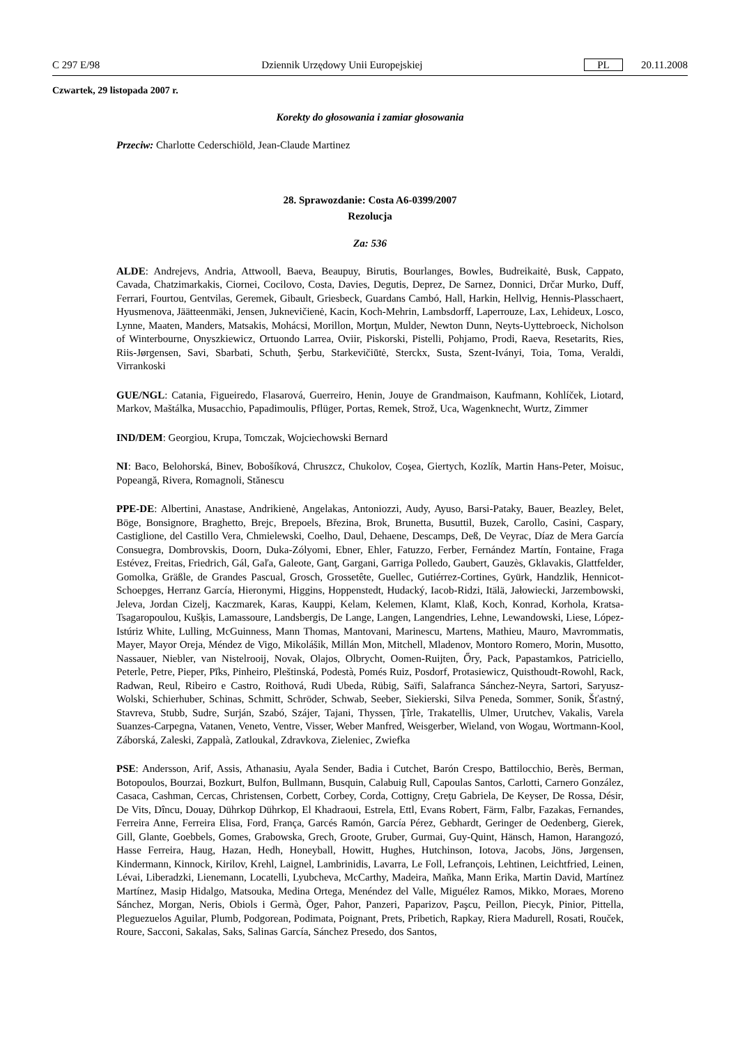C 297 E/98 Dziennik Urzędowy Unii Europejskiej PL 20.11.2008
Czwartek, 29 listopada 2007 r.
Korekty do głosowania i zamiar głosowania
Przeciw: Charlotte Cederschiöld, Jean-Claude Martinez
28. Sprawozdanie: Costa A6-0399/2007
Rezolucja
Za: 536
ALDE: Andrejevs, Andria, Attwooll, Baeva, Beaupuy, Birutis, Bourlanges, Bowles, Budreikaitė, Busk, Cappato, Cavada, Chatzimarkakis, Ciornei, Cocilovo, Costa, Davies, Degutis, Deprez, De Sarnez, Donnici, Drčar Murko, Duff, Ferrari, Fourtou, Gentvilas, Geremek, Gibault, Griesbeck, Guardans Cambó, Hall, Harkin, Hellvig, Hennis-Plasschaert, Hyusmenova, Jäätteenmäki, Jensen, Juknevičienė, Kacin, Koch-Mehrin, Lambsdorff, Laperrouze, Lax, Lehideux, Losco, Lynne, Maaten, Manders, Matsakis, Mohácsi, Morillon, Morţun, Mulder, Newton Dunn, Neyts-Uyttebroeck, Nicholson of Winterbourne, Onyszkiewicz, Ortuondo Larrea, Oviir, Piskorski, Pistelli, Pohjamo, Prodi, Raeva, Resetarits, Ries, Riis-Jørgensen, Savi, Sbarbati, Schuth, Şerbu, Starkevičiūtė, Sterckx, Susta, Szent-Iványi, Toia, Toma, Veraldi, Virrankoski
GUE/NGL: Catania, Figueiredo, Flasarová, Guerreiro, Henin, Jouye de Grandmaison, Kaufmann, Kohlíček, Liotard, Markov, Maštálka, Musacchio, Papadimoulis, Pflüger, Portas, Remek, Strož, Uca, Wagenknecht, Wurtz, Zimmer
IND/DEM: Georgiou, Krupa, Tomczak, Wojciechowski Bernard
NI: Baco, Belohorská, Binev, Bobošíková, Chruszcz, Chukolov, Coşea, Giertych, Kozlík, Martin Hans-Peter, Moisuc, Popeangă, Rivera, Romagnoli, Stănescu
PPE-DE: Albertini, Anastase, Andrikienė, Angelakas, Antoniozzi, Audy, Ayuso, Barsi-Pataky, Bauer, Beazley, Belet, Böge, Bonsignore, Braghetto, Brejc, Brepoels, Březina, Brok, Brunetta, Busuttil, Buzek, Carollo, Casini, Caspary, Castiglione, del Castillo Vera, Chmielewski, Coelho, Daul, Dehaene, Descamps, Deß, De Veyrac, Díaz de Mera García Consuegra, Dombrovskis, Doorn, Duka-Zólyomi, Ebner, Ehler, Fatuzzo, Ferber, Fernández Martín, Fontaine, Fraga Estévez, Freitas, Friedrich, Gál, Gaľa, Galeote, Ganţ, Gargani, Garriga Polledo, Gaubert, Gauzès, Gklavakis, Glattfelder, Gomolka, Gräßle, de Grandes Pascual, Grosch, Grossetête, Guellec, Gutiérrez-Cortines, Gyürk, Handzlik, Hennicot-Schoepges, Herranz García, Hieronymi, Higgins, Hoppenstedt, Hudacký, Iacob-Ridzi, Itälä, Jałowiecki, Jarzembowski, Jeleva, Jordan Cizelj, Kaczmarek, Karas, Kauppi, Kelam, Kelemen, Klamt, Klaß, Koch, Konrad, Korhola, Kratsa-Tsagaropoulou, Kušķis, Lamassoure, Landsbergis, De Lange, Langen, Langendries, Lehne, Lewandowski, Liese, López-Istúriz White, Lulling, McGuinness, Mann Thomas, Mantovani, Marinescu, Martens, Mathieu, Mauro, Mavrommatis, Mayer, Mayor Oreja, Méndez de Vigo, Mikolášik, Millán Mon, Mitchell, Mladenov, Montoro Romero, Morin, Musotto, Nassauer, Niebler, van Nistelrooij, Novak, Olajos, Olbrycht, Oomen-Ruijten, Őry, Pack, Papastamkos, Patriciello, Peterle, Petre, Pieper, Pīks, Pinheiro, Pleštinská, Podestà, Pomés Ruiz, Posdorf, Protasiewicz, Quisthoudt-Rowohl, Rack, Radwan, Reul, Ribeiro e Castro, Roithová, Rudi Ubeda, Rübig, Saïfi, Salafranca Sánchez-Neyra, Sartori, Saryusz-Wolski, Schierhuber, Schinas, Schmitt, Schröder, Schwab, Seeber, Siekierski, Silva Peneda, Sommer, Sonik, Šťastný, Stavreva, Stubb, Sudre, Surján, Szabó, Szájer, Tajani, Thyssen, Ţîrle, Trakatellis, Ulmer, Urutchev, Vakalis, Varela Suanzes-Carpegna, Vatanen, Veneto, Ventre, Visser, Weber Manfred, Weisgerber, Wieland, von Wogau, Wortmann-Kool, Záborská, Zaleski, Zappalà, Zatloukal, Zdravkova, Zieleniec, Zwiefka
PSE: Andersson, Arif, Assis, Athanasiu, Ayala Sender, Badia i Cutchet, Barón Crespo, Battilocchio, Berès, Berman, Botopoulos, Bourzai, Bozkurt, Bulfon, Bullmann, Busquin, Calabuig Rull, Capoulas Santos, Carlotti, Carnero González, Casaca, Cashman, Cercas, Christensen, Corbett, Corbey, Corda, Cottigny, Creţu Gabriela, De Keyser, De Rossa, Désir, De Vits, Dîncu, Douay, Dührkop Dührkop, El Khadraoui, Estrela, Ettl, Evans Robert, Färm, Falbr, Fazakas, Fernandes, Ferreira Anne, Ferreira Elisa, Ford, França, Garcés Ramón, García Pérez, Gebhardt, Geringer de Oedenberg, Gierek, Gill, Glante, Goebbels, Gomes, Grabowska, Grech, Groote, Gruber, Gurmai, Guy-Quint, Hänsch, Hamon, Harangozó, Hasse Ferreira, Haug, Hazan, Hedh, Honeyball, Howitt, Hughes, Hutchinson, Iotova, Jacobs, Jöns, Jørgensen, Kindermann, Kinnock, Kirilov, Krehl, Laignel, Lambrinidis, Lavarra, Le Foll, Lefrançois, Lehtinen, Leichtfried, Leinen, Lévai, Liberadzki, Lienemann, Locatelli, Lyubcheva, McCarthy, Madeira, Maňka, Mann Erika, Martin David, Martínez Martínez, Masip Hidalgo, Matsouka, Medina Ortega, Menéndez del Valle, Miguélez Ramos, Mikko, Moraes, Moreno Sánchez, Morgan, Neris, Obiols i Germà, Öger, Pahor, Panzeri, Paparizov, Paşcu, Peillon, Piecyk, Pinior, Pittella, Pleguezuelos Aguilar, Plumb, Podgorean, Podimata, Poignant, Prets, Pribetich, Rapkay, Riera Madurell, Rosati, Rouček, Roure, Sacconi, Sakalas, Saks, Salinas García, Sánchez Presedo, dos Santos,